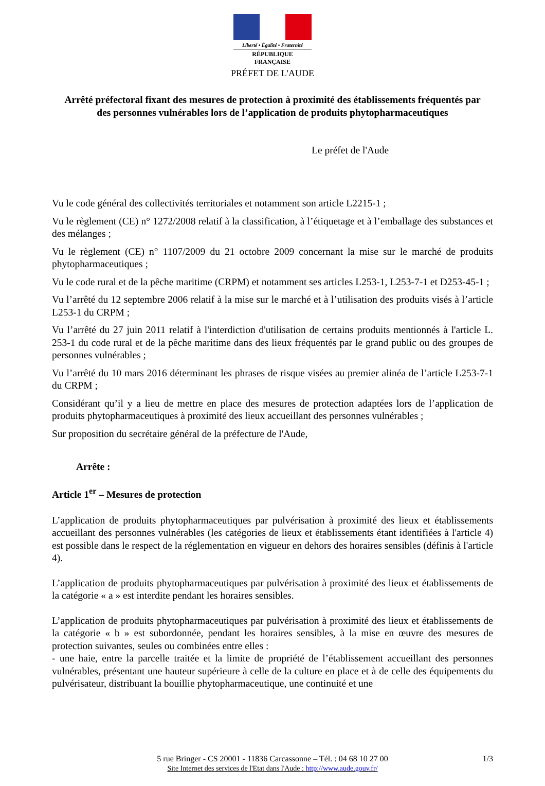Liberté • Égalité • Fraternité
RÉPUBLIQUE FRANÇAISE
PRÉFET DE L'AUDE
Arrêté préfectoral fixant des mesures de protection à proximité des établissements fréquentés par des personnes vulnérables lors de l’application de produits phytopharmaceutiques
Le préfet de l'Aude
Vu le code général des collectivités territoriales et notamment son article L2215-1 ;
Vu le règlement (CE) n° 1272/2008 relatif à la classification, à l’étiquetage et à l’emballage des substances et des mélanges ;
Vu le règlement (CE) n° 1107/2009 du 21 octobre 2009 concernant la mise sur le marché de produits phytopharmaceutiques ;
Vu le code rural et de la pêche maritime (CRPM) et notamment ses articles L253-1, L253-7-1 et D253-45-1 ;
Vu l’arrêté du 12 septembre 2006 relatif à la mise sur le marché et à l’utilisation des produits visés à l’article L253-1 du CRPM ;
Vu l’arrêté du 27 juin 2011 relatif à l'interdiction d'utilisation de certains produits mentionnés à l'article L. 253-1 du code rural et de la pêche maritime dans des lieux fréquentés par le grand public ou des groupes de personnes vulnérables ;
Vu l’arrêté du 10 mars 2016 déterminant les phrases de risque visées au premier alinéa de l’article L253-7-1 du CRPM ;
Considérant qu’il y a lieu de mettre en place des mesures de protection adaptées lors de l’application de produits phytopharmaceutiques à proximité des lieux accueillant des personnes vulnérables ;
Sur proposition du secrétaire général de la préfecture de l'Aude,
Arrête :
Article 1<sup>er</sup> – Mesures de protection
L’application de produits phytopharmaceutiques par pulvérisation à proximité des lieux et établissements accueillant des personnes vulnérables (les catégories de lieux et établissements étant identifiées à l'article 4) est possible dans le respect de la réglementation en vigueur en dehors des horaires sensibles (définis à l'article 4).
L’application de produits phytopharmaceutiques par pulvérisation à proximité des lieux et établissements de la catégorie « a » est interdite pendant les horaires sensibles.
L’application de produits phytopharmaceutiques par pulvérisation à proximité des lieux et établissements de la catégorie « b » est subordonnée, pendant les horaires sensibles, à la mise en œuvre des mesures de protection suivantes, seules ou combinées entre elles :
- une haie, entre la parcelle traitée et la limite de propriété de l’établissement accueillant des personnes vulnérables, présentant une hauteur supérieure à celle de la culture en place et à de celle des équipements du pulvérisateur, distribuant la bouillie phytopharmaceutique, une continuité et une
5 rue Bringer - CS 20001 - 11836 Carcassonne – Tél. : 04 68 10 27 00 1/3
Site Internet des services de l'Etat dans l'Aude : http://www.aude.gouv.fr/